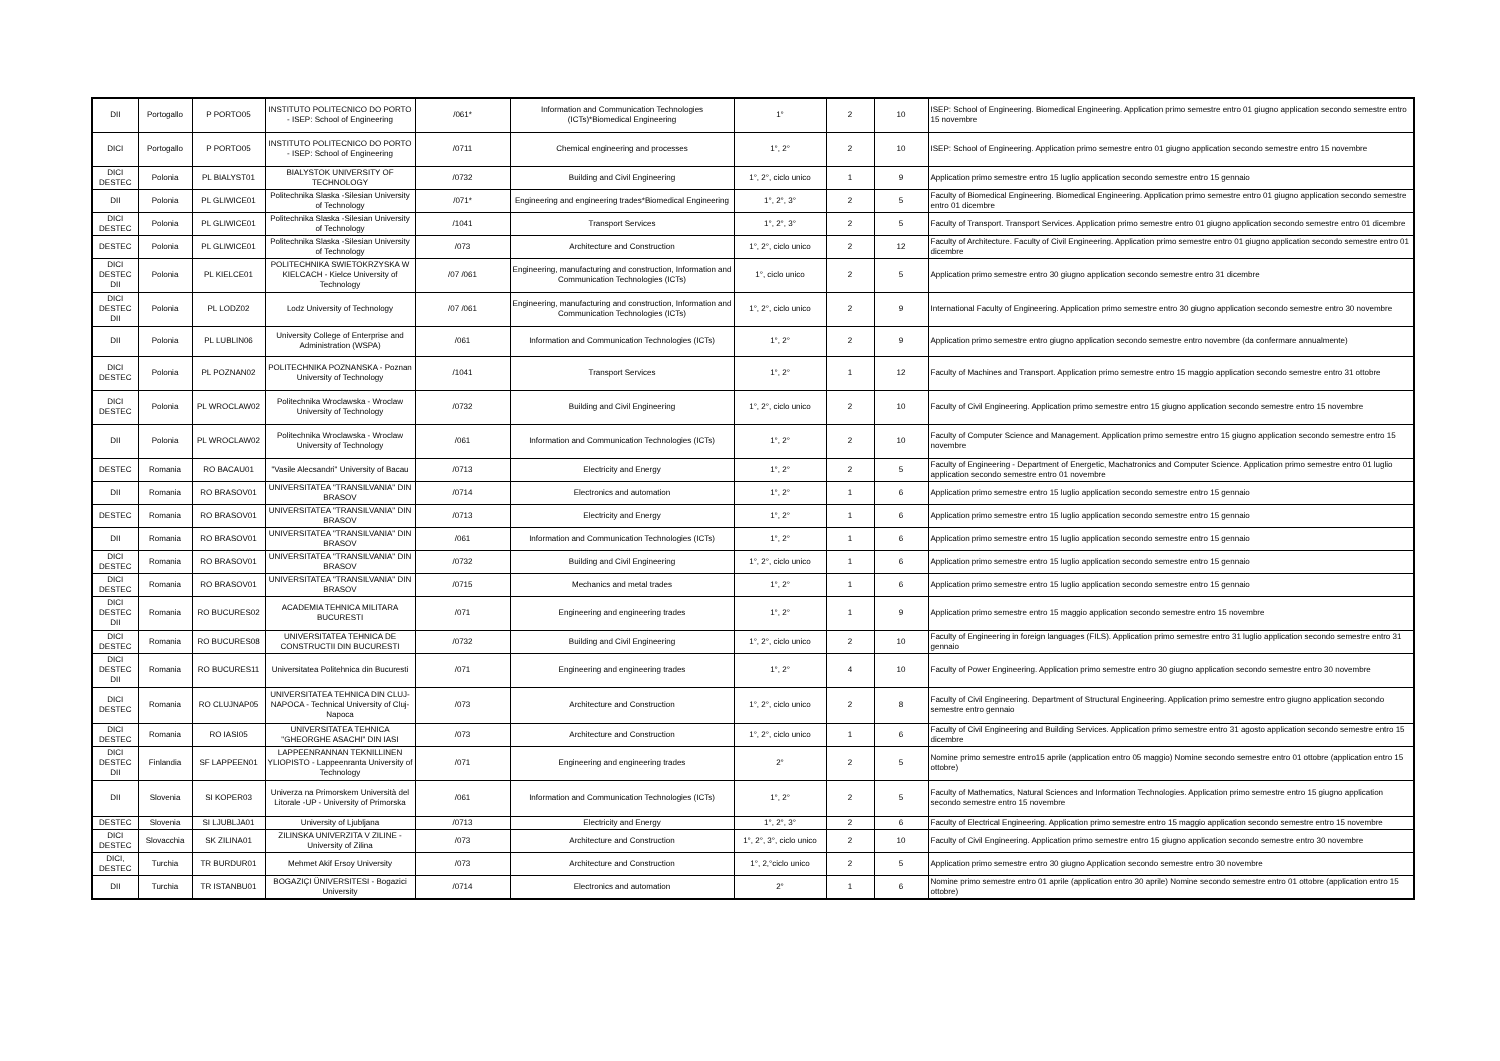| DII | Portogallo | P PORTO05 | INSTITUTO POLITECNICO DO PORTO - ISEP: School of Engineering | /061* | Information and Communication Technologies (ICTs)*Biomedical Engineering | 1° | 2 | 10 | ISEP: School of Engineering. Biomedical Engineering. Application primo semestre entro 01 giugno application secondo semestre entro 15 novembre |
| DICI | Portogallo | P PORTO05 | INSTITUTO POLITECNICO DO PORTO - ISEP: School of Engineering | /0711 | Chemical engineering and processes | 1°, 2° | 2 | 10 | ISEP: School of Engineering. Application primo semestre entro 01 giugno application secondo semestre entro 15 novembre |
| DICI DESTEC | Polonia | PL BIALYST01 | BIALYSTOK UNIVERSITY OF TECHNOLOGY | /0732 | Building and Civil Engineering | 1°, 2°, ciclo unico | 1 | 9 | Application primo semestre entro 15 luglio application secondo semestre entro 15 gennaio |
| DII | Polonia | PL GLIWICE01 | Politechnika Slaska -Silesian University of Technology | /071* | Engineering and engineering trades*Biomedical Engineering | 1°, 2°, 3° | 2 | 5 | Faculty of Biomedical Engineering. Biomedical Engineering. Application primo semestre entro 01 giugno application secondo semestre entro 01 dicembre |
| DICI DESTEC | Polonia | PL GLIWICE01 | Politechnika Slaska -Silesian University of Technology | /1041 | Transport Services | 1°, 2°, 3° | 2 | 5 | Faculty of Transport. Transport Services. Application primo semestre entro 01 giugno application secondo semestre entro 01 dicembre |
| DESTEC | Polonia | PL GLIWICE01 | Politechnika Slaska -Silesian University of Technology | /073 | Architecture and Construction | 1°, 2°, ciclo unico | 2 | 12 | Faculty of Architecture. Faculty of Civil Engineering. Application primo semestre entro 01 giugno application secondo semestre entro 01 dicembre |
| DICI DESTEC DII | Polonia | PL KIELCE01 | POLITECHNIKA SWIETOKRZYSKA W KIELCACH - Kielce University of Technology | /07 /061 | Engineering, manufacturing and construction, Information and Communication Technologies (ICTs) | 1°, ciclo unico | 2 | 5 | Application primo semestre entro 30 giugno application secondo semestre entro 31 dicembre |
| DICI DESTEC DII | Polonia | PL LODZ02 | Lodz University of Technology | /07 /061 | Engineering, manufacturing and construction, Information and Communication Technologies (ICTs) | 1°, 2°, ciclo unico | 2 | 9 | International Faculty of Engineering. Application primo semestre entro 30 giugno application secondo semestre entro 30 novembre |
| DII | Polonia | PL LUBLIN06 | University College of Enterprise and Administration (WSPA) | /061 | Information and Communication Technologies (ICTs) | 1°, 2° | 2 | 9 | Application primo semestre entro giugno application secondo semestre entro novembre (da confermare annualmente) |
| DICI DESTEC | Polonia | PL POZNAN02 | POLITECHNIKA POZNANSKA - Poznan University of Technology | /1041 | Transport Services | 1°, 2° | 1 | 12 | Faculty of Machines and Transport. Application primo semestre entro 15 maggio application secondo semestre entro 31 ottobre |
| DICI DESTEC | Polonia | PL WROCLAW02 | Politechnika Wroclawska - Wroclaw University of Technology | /0732 | Building and Civil Engineering | 1°, 2°, ciclo unico | 2 | 10 | Faculty of Civil Engineering. Application primo semestre entro 15 giugno application secondo semestre entro 15 novembre |
| DII | Polonia | PL WROCLAW02 | Politechnika Wroclawska - Wroclaw University of Technology | /061 | Information and Communication Technologies (ICTs) | 1°, 2° | 2 | 10 | Faculty of Computer Science and Management. Application primo semestre entro 15 giugno application secondo semestre entro 15 novembre |
| DESTEC | Romania | RO BACAU01 | "Vasile Alecsandri" University of Bacau | /0713 | Electricity and Energy | 1°, 2° | 2 | 5 | Faculty of Engineering - Department of Energetic, Machatronics and Computer Science. Application primo semestre entro 01 luglio application secondo semestre entro 01 novembre |
| DII | Romania | RO BRASOV01 | UNIVERSITATEA "TRANSILVANIA" DIN BRASOV | /0714 | Electronics and automation | 1°, 2° | 1 | 6 | Application primo semestre entro 15 luglio application secondo semestre entro 15 gennaio |
| DESTEC | Romania | RO BRASOV01 | UNIVERSITATEA "TRANSILVANIA" DIN BRASOV | /0713 | Electricity and Energy | 1°, 2° | 1 | 6 | Application primo semestre entro 15 luglio application secondo semestre entro 15 gennaio |
| DII | Romania | RO BRASOV01 | UNIVERSITATEA "TRANSILVANIA" DIN BRASOV | /061 | Information and Communication Technologies (ICTs) | 1°, 2° | 1 | 6 | Application primo semestre entro 15 luglio application secondo semestre entro 15 gennaio |
| DICI DESTEC | Romania | RO BRASOV01 | UNIVERSITATEA "TRANSILVANIA" DIN BRASOV | /0732 | Building and Civil Engineering | 1°, 2°, ciclo unico | 1 | 6 | Application primo semestre entro 15 luglio application secondo semestre entro 15 gennaio |
| DICI DESTEC | Romania | RO BRASOV01 | UNIVERSITATEA "TRANSILVANIA" DIN BRASOV | /0715 | Mechanics and metal trades | 1°, 2° | 1 | 6 | Application primo semestre entro 15 luglio application secondo semestre entro 15 gennaio |
| DICI DESTEC DII | Romania | RO BUCURES02 | ACADEMIA TEHNICA MILITARA BUCURESTI | /071 | Engineering and engineering trades | 1°, 2° | 1 | 9 | Application primo semestre entro 15 maggio application secondo semestre entro 15 novembre |
| DICI DESTEC | Romania | RO BUCURES08 | UNIVERSITATEA TEHNICA DE CONSTRUCTII DIN BUCURESTI | /0732 | Building and Civil Engineering | 1°, 2°, ciclo unico | 2 | 10 | Faculty of Engineering in foreign languages (FILS). Application primo semestre entro 31 luglio application secondo semestre entro 31 gennaio |
| DICI DESTEC DII | Romania | RO BUCURES11 | Universitatea Politehnica din Bucuresti | /071 | Engineering and engineering trades | 1°, 2° | 4 | 10 | Faculty of Power Engineering. Application primo semestre entro 30 giugno application secondo semestre entro 30 novembre |
| DICI DESTEC | Romania | RO CLUJNAP05 | UNIVERSITATEA TEHNICA DIN CLUJ-NAPOCA - Technical University of Cluj-Napoca | /073 | Architecture and Construction | 1°, 2°, ciclo unico | 2 | 8 | Faculty of Civil Engineering. Department of Structural Engineering. Application primo semestre entro giugno application secondo semestre entro gennaio |
| DICI DESTEC | Romania | RO IASI05 | UNIVERSITATEA TEHNICA "GHEORGHE ASACHI" DIN IASI | /073 | Architecture and Construction | 1°, 2°, ciclo unico | 1 | 6 | Faculty of Civil Engineering and Building Services. Application primo semestre entro 31 agosto application secondo semestre entro 15 dicembre |
| DICI DESTEC DII | Finlandia | SF LAPPEEN01 | LAPPEENRANNAN TEKNILLINEN YLIOPISTO - Lappeenranta University of Technology | /071 | Engineering and engineering trades | 2° | 2 | 5 | Nomine primo semestre entro15 aprile (application entro 05 maggio) Nomine secondo semestre entro 01 ottobre (application entro 15 ottobre) |
| DII | Slovenia | SI KOPER03 | Univerza na Primorskem Università del Litorale -UP - University of Primorska | /061 | Information and Communication Technologies (ICTs) | 1°, 2° | 2 | 5 | Faculty of Mathematics, Natural Sciences and Information Technologies. Application primo semestre entro 15 giugno application secondo semestre entro 15 novembre |
| DESTEC | Slovenia | SI LJUBLJA01 | University of Ljubljana | /0713 | Electricity and Energy | 1°, 2°, 3° | 2 | 6 | Faculty of Electrical Engineering. Application primo semestre entro 15 maggio application secondo semestre entro 15 novembre |
| DICI DESTEC | Slovacchia | SK ZILINA01 | ZILINSKA UNIVERZITA V ZILINE - University of Zilina | /073 | Architecture and Construction | 1°, 2°, 3°, ciclo unico | 2 | 10 | Faculty of Civil Engineering. Application primo semestre entro 15 giugno application secondo semestre entro 30 novembre |
| DICI, DESTEC | Turchia | TR BURDUR01 | Mehmet Akif Ersoy University | /073 | Architecture and Construction | 1°, 2,°ciclo unico | 2 | 5 | Application primo semestre entro 30 giugno Application secondo semestre entro 30 novembre |
| DII | Turchia | TR ISTANBU01 | BOGAZIÇI ÜNIVERSITESI - Bogazici University | /0714 | Electronics and automation | 2° | 1 | 6 | Nomine primo semestre entro 01 aprile (application entro 30 aprile) Nomine secondo semestre entro 01 ottobre (application entro 15 ottobre) |